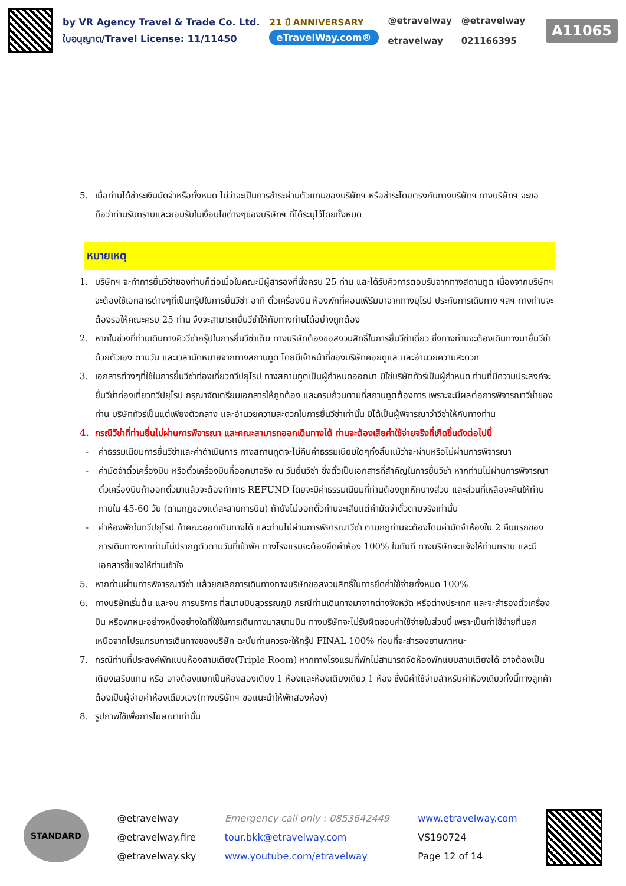by VR Agency Travel & Trade Co. Ltd.
ใบอนุญาต/Travel License: 11/11450
21 ปี ANNIVERSARY
eTravelWay.com®
@etravelway
etravelway
@etravelway
021166395
A11065
5. เมื่อท่านได้ชำระเงินมัดจำหรือทั้งหมด ไม่ว่าจะเป็นการชำระผ่านตัวแทนของบริษัทฯ หรือชำระโดยตรงกับทางบริษัทฯ ทางบริษัทฯ จะขอถือว่าท่านรับทราบและยอมรับในเงื่อนไขต่างๆของบริษัทฯ ที่ได้ระบุไว้โดยทั้งหมด
หมายเหตุ
1. บริษัทฯ จะทำการยื่นวีซ่าของท่านก็ต่อเมื่อในคณะมีผู้สำรองที่นั่งครบ 25 ท่าน และได้รับคิวการตอบรับจากทางสถานทูต เนื่องจากบริษัทฯ จะต้องใช้เอกสารต่างๆที่เป็นกรุ๊ปในการยื่นวีซ่า อาทิ ตั๋วเครื่องบิน ห้องพักที่คอนเฟิร์มมาจากทางยุโรป ประกันการเดินทาง ฯลฯ ทางท่านจะต้องรอให้คณะครบ 25 ท่าน จึงจะสามารถยื่นวีซ่าให้กับทางท่านได้อย่างถูกต้อง
2. หากในช่วงที่ท่านเดินทางคิววีซ่ากรุ๊ปในการยื่นวีซ่าเต็ม ทางบริษัทต้องขอสงวนสิทธิ์ในการยื่นวีซ่าเดี่ยว ซึ่งทางท่านจะต้องเดินทางมายื่นวีซ่าด้วยตัวเอง ตามวัน และเวลานัดหมายจากทางสถานทูต โดยมีเจ้าหน้าที่ของบริษัทคอยดูแล และอำนวยความสะดวก
3. เอกสารต่างๆที่ใช้ในการยื่นวีซ่าท่องเที่ยวทวีปยุโรป ทางสถานทูตเป็นผู้กำหนดออกมา มิใช่บริษัททัวร์เป็นผู้กำหนด ท่านที่มีความประสงค์จะยื่นวีซ่าท่องเที่ยวทวีปยุโรป กรุณาจัดเตรียมเอกสารให้ถูกต้อง และครบถ้วนตามที่สถานทูตต้องการ เพราะจะมีผลต่อการพิจารณาวีซ่าของท่าน บริษัททัวร์เป็นแต่เพียงตัวกลาง และอำนวยความสะดวกในการยื่นวีซ่าเท่านั้น มิได้เป็นผู้พิจารณาว่าวีซ่าให้กับทางท่าน
4. กรณีวีซ่าที่ท่านยื่นไม่ผ่านการพิจารณา และคณะสามารถออกเดินทางได้ ท่านจะต้องเสียค่าใช้จ่ายจริงที่เกิดขึ้นดังต่อไปนี้
- ค่าธรรมเนียมการยื่นวีซ่าและค่าดำเนินการ ทางสถานทูตจะไม่คืนค่าธรรมเนียมใดๆทั้งสิ้นแม้ว่าจะผ่านหรือไม่ผ่านการพิจารณา
- ค่ามัดจำตั๋วเครื่องบิน หรือตั๋วเครื่องบินที่ออกมาจริง ณ วันยื่นวีซ่า ซึ่งตั๋วเป็นเอกสารที่สำคัญในการยื่นวีซ่า หากท่านไม่ผ่านการพิจารณา ตั๋วเครื่องบินถ้าออกตั๋วมาแล้วจะต้องทำการ REFUND โดยจะมีค่าธรรมเนียมที่ท่านต้องถูกหักบางส่วน และส่วนที่เหลือจะคืนให้ท่านภายใน 45-60 วัน (ตามกฎของแต่ละสายการบิน) ถ้ายังไม่ออกตั๋วท่านจะเสียแต่ค่ามัดจำตั๋วตามจริงเท่านั้น
- ค่าห้องพักในทวีปยุโรป ถ้าคณะออกเดินทางได้ และท่านไม่ผ่านการพิจารณาวีซ่า ตามกฎท่านจะต้องโดนค่ามัดจำห้องใน 2 คืนแรกของการเดินทางหากท่านไม่ปรากฏตัวตามวันที่เข้าพัก ทางโรงแรมจะต้องยึดค่าห้อง 100% ในทันที ทางบริษัทจะแจ้งให้ท่านทราบ และมีเอกสารชี้แจงให้ท่านเข้าใจ
5. หากท่านผ่านการพิจารณาวีซ่า แล้วยกเลิกการเดินทางทางบริษัทขอสงวนสิทธิ์ในการยึดค่าใช้จ่ายทั้งหมด 100%
6. ทางบริษัทเริ่มต้น และจบ การบริการ ที่สนามบินสุวรรณภูมิ กรณีท่านเดินทางมาจากต่างจังหวัด หรือต่างประเทศ และจะสำรองตั๋วเครื่องบิน หรือพาหนะอย่างหนึ่งอย่างใดที่ใช้ในการเดินทางมาสนามบิน ทางบริษัทจะไม่รับผิดชอบค่าใช้จ่ายในส่วนนี้ เพราะเป็นค่าใช้จ่ายที่นอกเหนือจากโปรแกรมการเดินทางของบริษัท ฉะนั้นท่านควรจะให้กรุ๊ป FINAL 100% ก่อนที่จะสำรองยานพาหนะ
7. กรณีท่านที่ประสงค์พักแบบห้องสามเตียง(Triple Room) หากทางโรงแรมที่พักไม่สามารถจัดห้องพักแบบสามเตียงได้ อาจต้องเป็นเตียงเสริมแทน หรือ อาจต้องแยกเป็นห้องสองเตียง 1 ห้องและห้องเตียงเดียว 1 ห้อง ซึ่งมีค่าใช้จ่ายสำหรับค่าห้องเดียวทั้งนี้ทางลูกค้าต้องเป็นผู้จ่ายค่าห้องเดียวเอง(ทางบริษัทฯ ขอแนะนำให้พักสองห้อง)
8. รูปภาพใช้เพื่อการโฆษณาเท่านั้น
STANDARD
@etravelway
@etravelway.fire
@etravelway.sky
Emergency call only : 0853642449
tour.bkk@etravelway.com
www.youtube.com/etravelway
www.etravelway.com
VS190724
Page 12 of 14